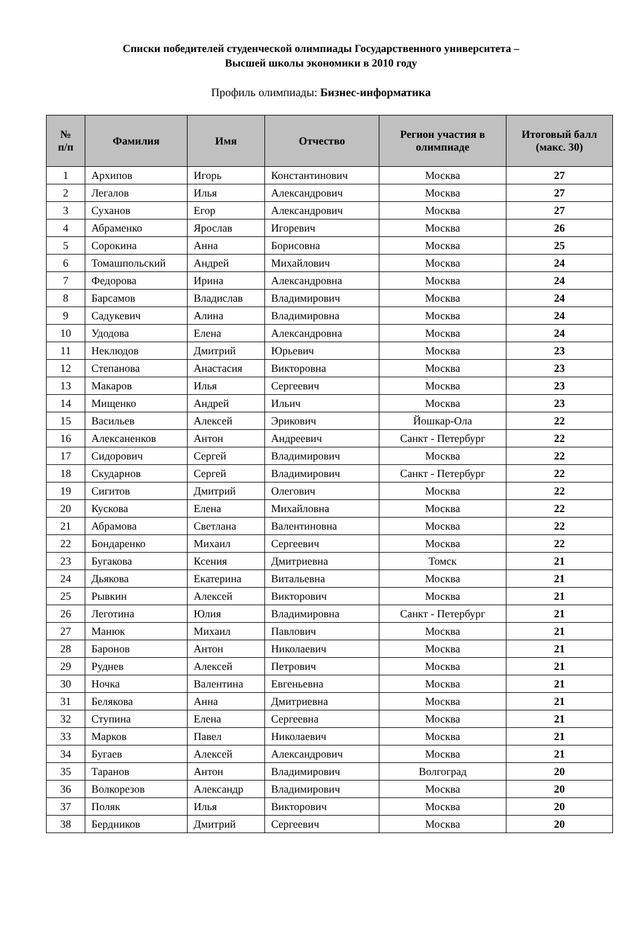Списки победителей студенческой олимпиады Государственного университета –
Высшей школы экономики в 2010 году
Профиль олимпиады: Бизнес-информатика
| № п/п | Фамилия | Имя | Отчество | Регион участия в олимпиаде | Итоговый балл (макс. 30) |
| --- | --- | --- | --- | --- | --- |
| 1 | Архипов | Игорь | Константинович | Москва | 27 |
| 2 | Легалов | Илья | Александрович | Москва | 27 |
| 3 | Суханов | Егор | Александрович | Москва | 27 |
| 4 | Абраменко | Ярослав | Игоревич | Москва | 26 |
| 5 | Сорокина | Анна | Борисовна | Москва | 25 |
| 6 | Томашпольский | Андрей | Михайлович | Москва | 24 |
| 7 | Федорова | Ирина | Александровна | Москва | 24 |
| 8 | Барсамов | Владислав | Владимирович | Москва | 24 |
| 9 | Садукевич | Алина | Владимировна | Москва | 24 |
| 10 | Удодова | Елена | Александровна | Москва | 24 |
| 11 | Неклюдов | Дмитрий | Юрьевич | Москва | 23 |
| 12 | Степанова | Анастасия | Викторовна | Москва | 23 |
| 13 | Макаров | Илья | Сергеевич | Москва | 23 |
| 14 | Мищенко | Андрей | Ильич | Москва | 23 |
| 15 | Васильев | Алексей | Эрикович | Йошкар-Ола | 22 |
| 16 | Алексаненков | Антон | Андреевич | Санкт - Петербург | 22 |
| 17 | Сидорович | Сергей | Владимирович | Москва | 22 |
| 18 | Скударнов | Сергей | Владимирович | Санкт - Петербург | 22 |
| 19 | Сигитов | Дмитрий | Олегович | Москва | 22 |
| 20 | Кускова | Елена | Михайловна | Москва | 22 |
| 21 | Абрамова | Светлана | Валентиновна | Москва | 22 |
| 22 | Бондаренко | Михаил | Сергеевич | Москва | 22 |
| 23 | Бугакова | Ксения | Дмитриевна | Томск | 21 |
| 24 | Дьякова | Екатерина | Витальевна | Москва | 21 |
| 25 | Рывкин | Алексей | Викторович | Москва | 21 |
| 26 | Леготина | Юлия | Владимировна | Санкт - Петербург | 21 |
| 27 | Манюк | Михаил | Павлович | Москва | 21 |
| 28 | Баронов | Антон | Николаевич | Москва | 21 |
| 29 | Руднев | Алексей | Петрович | Москва | 21 |
| 30 | Ночка | Валентина | Евгеньевна | Москва | 21 |
| 31 | Белякова | Анна | Дмитриевна | Москва | 21 |
| 32 | Ступина | Елена | Сергеевна | Москва | 21 |
| 33 | Марков | Павел | Николаевич | Москва | 21 |
| 34 | Бугаев | Алексей | Александрович | Москва | 21 |
| 35 | Таранов | Антон | Владимирович | Волгоград | 20 |
| 36 | Волкорезов | Александр | Владимирович | Москва | 20 |
| 37 | Поляк | Илья | Викторович | Москва | 20 |
| 38 | Бердников | Дмитрий | Сергеевич | Москва | 20 |